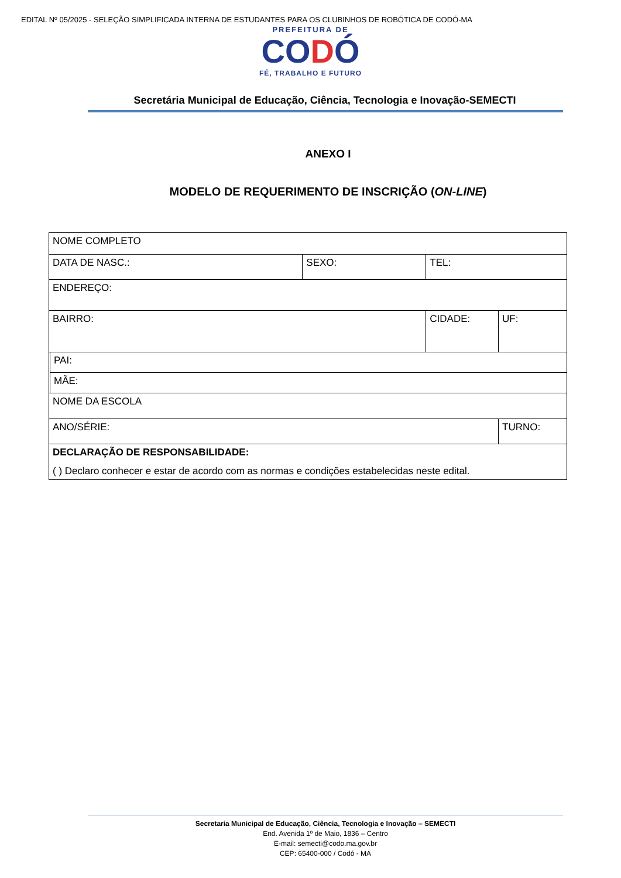EDITAL Nº 05/2025 - SELEÇÃO SIMPLIFICADA INTERNA DE ESTUDANTES PARA OS CLUBINHOS DE ROBÓTICA DE CODÓ-MA
PREFEITURA DE
CODÓ
FÉ, TRABALHO E FUTURO
Secretária Municipal de Educação, Ciência, Tecnologia e Inovação-SEMECTI
ANEXO I
MODELO DE REQUERIMENTO DE INSCRIÇÃO (ON-LINE)
| NOME COMPLETO | | | | |
| DATA DE NASC.: | | SEXO: | TEL: | |
| ENDEREÇO: | | | | |
| BAIRRO: | | | CIDADE: | UF: |
| | PAI: | | | |
| | MÃE: | | | |
| NOME DA ESCOLA | | | | |
| ANO/SÉRIE: | | | | TURNO: |
| DECLARAÇÃO DE RESPONSABILIDADE: ( ) Declaro conhecer e estar de acordo com as normas e condições estabelecidas neste edital. | | | | |
Secretaria Municipal de Educação, Ciência, Tecnologia e Inovação – SEMECTI
End. Avenida 1º de Maio, 1836 – Centro
E-mail: semecti@codo.ma.gov.br
CEP: 65400-000 / Codó - MA